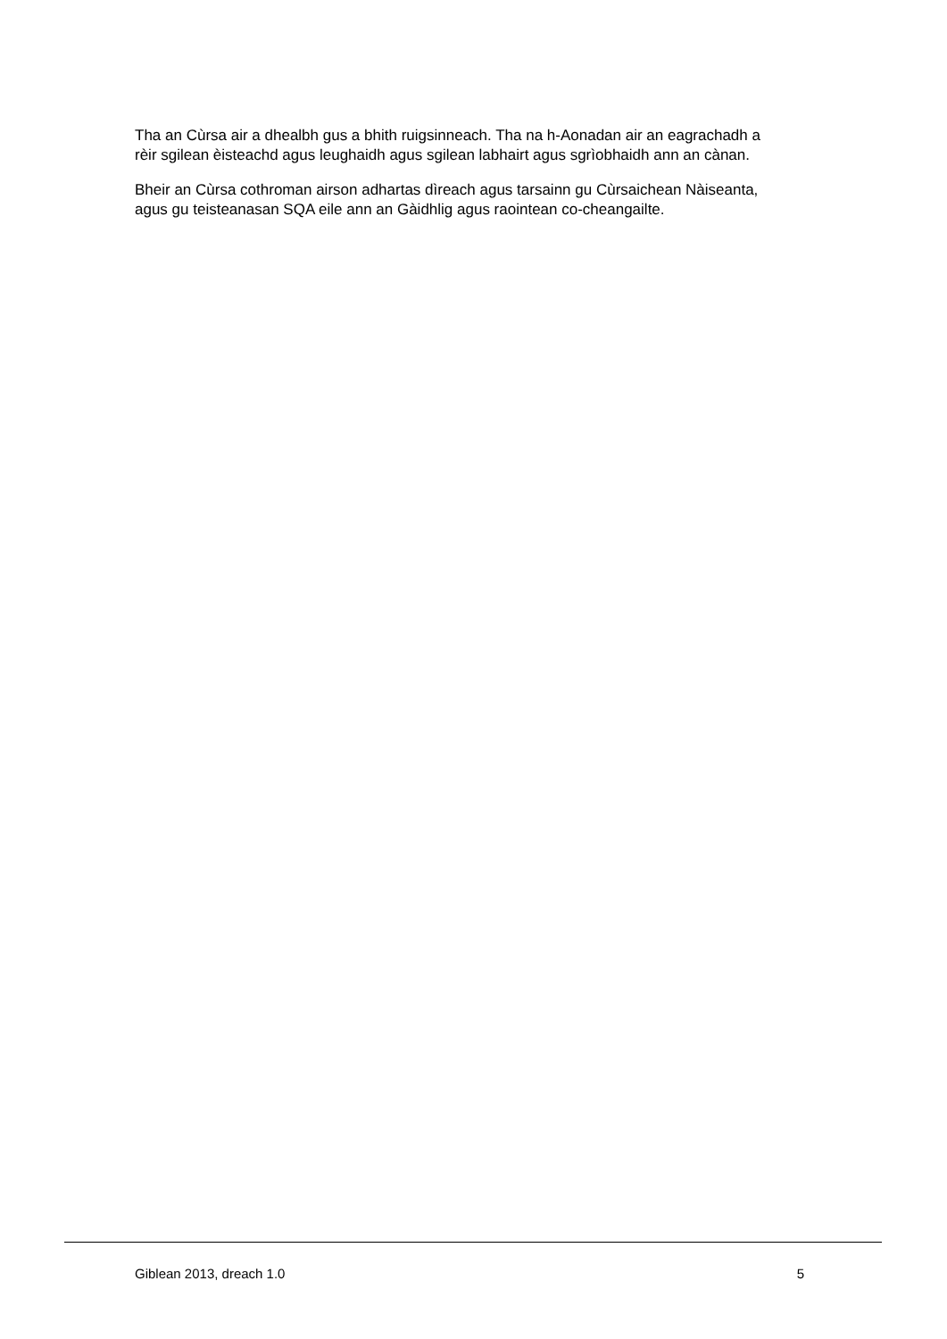Tha an Cùrsa air a dhealbh gus a bhith ruigsinneach. Tha na h-Aonadan air an eagrachadh a rèir sgilean èisteachd agus leughaidh agus sgilean labhairt agus sgrìobhaidh ann an cànan.
Bheir an Cùrsa cothroman airson adhartas dìreach agus tarsainn gu Cùrsaichean Nàiseanta, agus gu teisteanasan SQA eile ann an Gàidhlig agus raointean co-cheangailte.
Giblean 2013, dreach 1.0 5